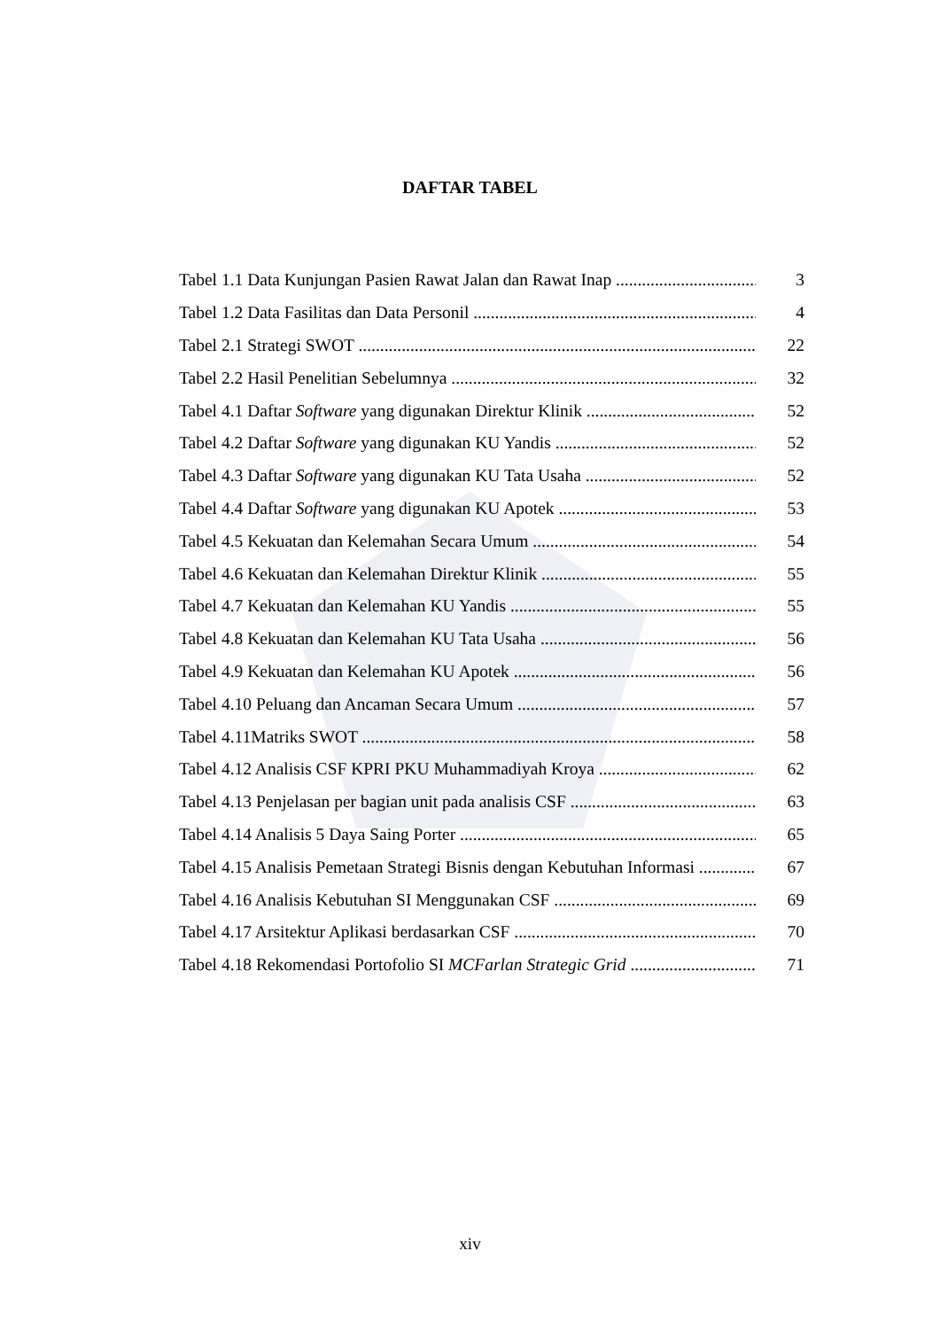DAFTAR TABEL
Tabel 1.1 Data Kunjungan Pasien Rawat Jalan dan Rawat Inap 3
Tabel 1.2 Data Fasilitas dan Data Personil 4
Tabel 2.1 Strategi SWOT 22
Tabel 2.2 Hasil Penelitian Sebelumnya 32
Tabel 4.1 Daftar Software yang digunakan Direktur Klinik 52
Tabel 4.2 Daftar Software yang digunakan KU Yandis 52
Tabel 4.3 Daftar Software yang digunakan KU Tata Usaha 52
Tabel 4.4 Daftar Software yang digunakan KU Apotek 53
Tabel 4.5 Kekuatan dan Kelemahan Secara Umum 54
Tabel 4.6 Kekuatan dan Kelemahan Direktur Klinik 55
Tabel 4.7 Kekuatan dan Kelemahan KU Yandis 55
Tabel 4.8 Kekuatan dan Kelemahan KU Tata Usaha 56
Tabel 4.9 Kekuatan dan Kelemahan KU Apotek 56
Tabel 4.10 Peluang dan Ancaman Secara Umum 57
Tabel 4.11Matriks SWOT 58
Tabel 4.12 Analisis CSF KPRI PKU Muhammadiyah Kroya 62
Tabel 4.13 Penjelasan per bagian unit pada analisis CSF 63
Tabel 4.14 Analisis 5 Daya Saing Porter 65
Tabel 4.15 Analisis Pemetaan Strategi Bisnis dengan Kebutuhan Informasi 67
Tabel 4.16 Analisis Kebutuhan SI Menggunakan CSF 69
Tabel 4.17 Arsitektur Aplikasi berdasarkan CSF 70
Tabel 4.18 Rekomendasi Portofolio SI MCFarlan Strategic Grid 71
xiv